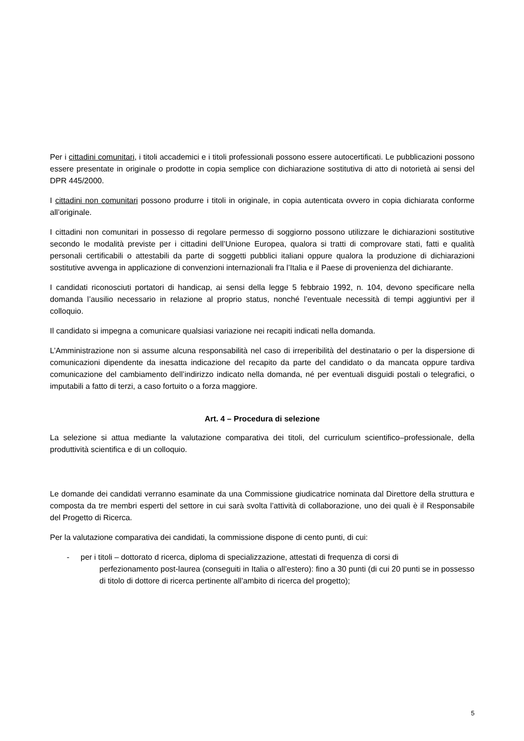Per i cittadini comunitari, i titoli accademici e i titoli professionali possono essere autocertificati. Le pubblicazioni possono essere presentate in originale o prodotte in copia semplice con dichiarazione sostitutiva di atto di notorietà ai sensi del DPR 445/2000.
I cittadini non comunitari possono produrre i titoli in originale, in copia autenticata ovvero in copia dichiarata conforme all’originale.
I cittadini non comunitari in possesso di regolare permesso di soggiorno possono utilizzare le dichiarazioni sostitutive secondo le modalità previste per i cittadini dell’Unione Europea, qualora si tratti di comprovare stati, fatti e qualità personali certificabili o attestabili da parte di soggetti pubblici italiani oppure qualora la produzione di dichiarazioni sostitutive avvenga in applicazione di convenzioni internazionali fra l’Italia e il Paese di provenienza del dichiarante.
I candidati riconosciuti portatori di handicap, ai sensi della legge 5 febbraio 1992, n. 104, devono specificare nella domanda l’ausilio necessario in relazione al proprio status, nonché l’eventuale necessità di tempi aggiuntivi per il colloquio.
Il candidato si impegna a comunicare qualsiasi variazione nei recapiti indicati nella domanda.
L’Amministrazione non si assume alcuna responsabilità nel caso di irreperibilità del destinatario o per la dispersione di comunicazioni dipendente da inesatta indicazione del recapito da parte del candidato o da mancata oppure tardiva comunicazione del cambiamento dell’indirizzo indicato nella domanda, né per eventuali disguidi postali o telegrafici, o imputabili a fatto di terzi, a caso fortuito o a forza maggiore.
Art. 4 – Procedura di selezione
La selezione si attua mediante la valutazione comparativa dei titoli, del curriculum scientifico–professionale, della produttività scientifica e di un colloquio.
Le domande dei candidati verranno esaminate da una Commissione giudicatrice nominata dal Direttore della struttura e composta da tre membri esperti del settore in cui sarà svolta l’attività di collaborazione, uno dei quali è il Responsabile del Progetto di Ricerca.
Per la valutazione comparativa dei candidati, la commissione dispone di cento punti, di cui:
- per i titoli – dottorato d ricerca, diploma di specializzazione, attestati di frequenza di corsi di
perfezionamento post-laurea (conseguiti in Italia o all’estero): fino a 30 punti (di cui 20 punti se in possesso di titolo di dottore di ricerca pertinente all’ambito di ricerca del progetto);
5